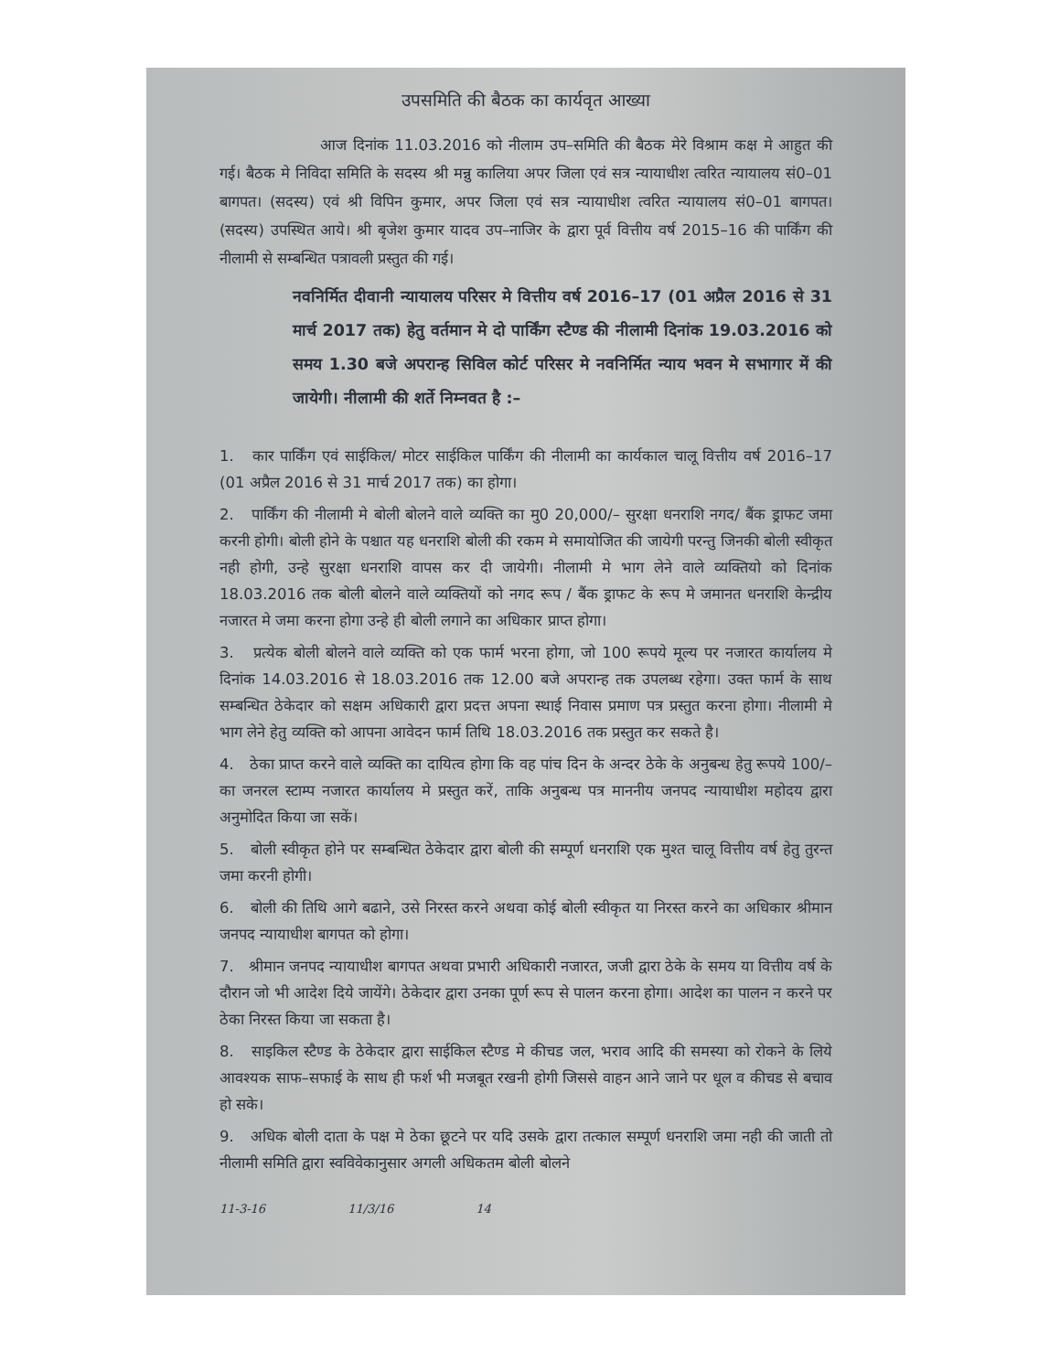उपसमिति की बैठक का कार्यवृत आख्या
आज दिनांक 11.03.2016 को नीलाम उप–समिति की बैठक मेरे विश्राम कक्ष मे आहुत की गई। बैठक मे निविदा समिति के सदस्य श्री मन्नु कालिया अपर जिला एवं सत्र न्यायाधीश त्वरित न्यायालय सं0–01 बागपत। (सदस्य) एवं श्री विपिन कुमार, अपर जिला एवं सत्र न्यायाधीश त्वरित न्यायालय सं0–01 बागपत। (सदस्य) उपस्थित आये। श्री बृजेश कुमार यादव उप–नाजिर के द्वारा पूर्व वित्तीय वर्ष 2015–16 की पार्किंग की नीलामी से सम्बन्धित पत्रावली प्रस्तुत की गई।
नवनिर्मित दीवानी न्यायालय परिसर मे वित्तीय वर्ष 2016–17 (01 अप्रैल 2016 से 31 मार्च 2017 तक) हेतु वर्तमान मे दो पार्किंग स्टैण्ड की नीलामी दिनांक 19.03.2016 को समय 1.30 बजे अपरान्ह सिविल कोर्ट परिसर मे नवनिर्मित न्याय भवन मे सभागार में की जायेगी। नीलामी की शर्ते निम्नवत है :–
1. कार पार्किंग एवं साईकिल/ मोटर साईकिल पार्किंग की नीलामी का कार्यकाल चालू वित्तीय वर्ष 2016–17 (01 अप्रैल 2016 से 31 मार्च 2017 तक) का होगा।
2. पार्किंग की नीलामी मे बोली बोलने वाले व्यक्ति का मु0 20,000/– सुरक्षा धनराशि नगद/ बैंक ड्राफट जमा करनी होगी। बोली होने के पश्चात यह धनराशि बोली की रकम मे समायोजित की जायेगी परन्तु जिनकी बोली स्वीकृत नही होगी, उन्हे सुरक्षा धनराशि वापस कर दी जायेगी। नीलामी मे भाग लेने वाले व्यक्तियो को दिनांक 18.03.2016 तक बोली बोलने वाले व्यक्तियों को नगद रूप / बैंक ड्राफट के रूप मे जमानत धनराशि केन्द्रीय नजारत मे जमा करना होगा उन्हे ही बोली लगाने का अधिकार प्राप्त होगा।
3. प्रत्येक बोली बोलने वाले व्यक्ति को एक फार्म भरना होगा, जो 100 रूपये मूल्य पर नजारत कार्यालय मे दिनांक 14.03.2016 से 18.03.2016 तक 12.00 बजे अपरान्ह तक उपलब्ध रहेगा। उक्त फार्म के साथ सम्बन्धित ठेकेदार को सक्षम अधिकारी द्वारा प्रदत्त अपना स्थाई निवास प्रमाण पत्र प्रस्तुत करना होगा। नीलामी मे भाग लेने हेतु व्यक्ति को आपना आवेदन फार्म तिथि 18.03.2016 तक प्रस्तुत कर सकते है।
4. ठेका प्राप्त करने वाले व्यक्ति का दायित्व होगा कि वह पांच दिन के अन्दर ठेके के अनुबन्ध हेतु रूपये 100/–का जनरल स्टाम्प नजारत कार्यालय मे प्रस्तुत करें, ताकि अनुबन्ध पत्र माननीय जनपद न्यायाधीश महोदय द्वारा अनुमोदित किया जा सकें।
5. बोली स्वीकृत होने पर सम्बन्धित ठेकेदार द्वारा बोली की सम्पूर्ण धनराशि एक मुश्त चालू वित्तीय वर्ष हेतु तुरन्त जमा करनी होगी।
6. बोली की तिथि आगे बढाने, उसे निरस्त करने अथवा कोई बोली स्वीकृत या निरस्त करने का अधिकार श्रीमान जनपद न्यायाधीश बागपत को होगा।
7. श्रीमान जनपद न्यायाधीश बागपत अथवा प्रभारी अधिकारी नजारत, जजी द्वारा ठेके के समय या वित्तीय वर्ष के दौरान जो भी आदेश दिये जायेंगे। ठेकेदार द्वारा उनका पूर्ण रूप से पालन करना होगा। आदेश का पालन न करने पर ठेका निरस्त किया जा सकता है।
8. साइकिल स्टैण्ड के ठेकेदार द्वारा साईकिल स्टैण्ड मे कीचड जल, भराव आदि की समस्या को रोकने के लिये आवश्यक साफ–सफाई के साथ ही फर्श भी मजबूत रखनी होगी जिससे वाहन आने जाने पर धूल व कीचड से बचाव हो सके।
9. अधिक बोली दाता के पक्ष मे ठेका छूटने पर यदि उसके द्वारा तत्काल सम्पूर्ण धनराशि जमा नही की जाती तो नीलामी समिति द्वारा स्वविवेकानुसार अगली अधिकतम बोली बोलने
11-3-16 11/3/16 14